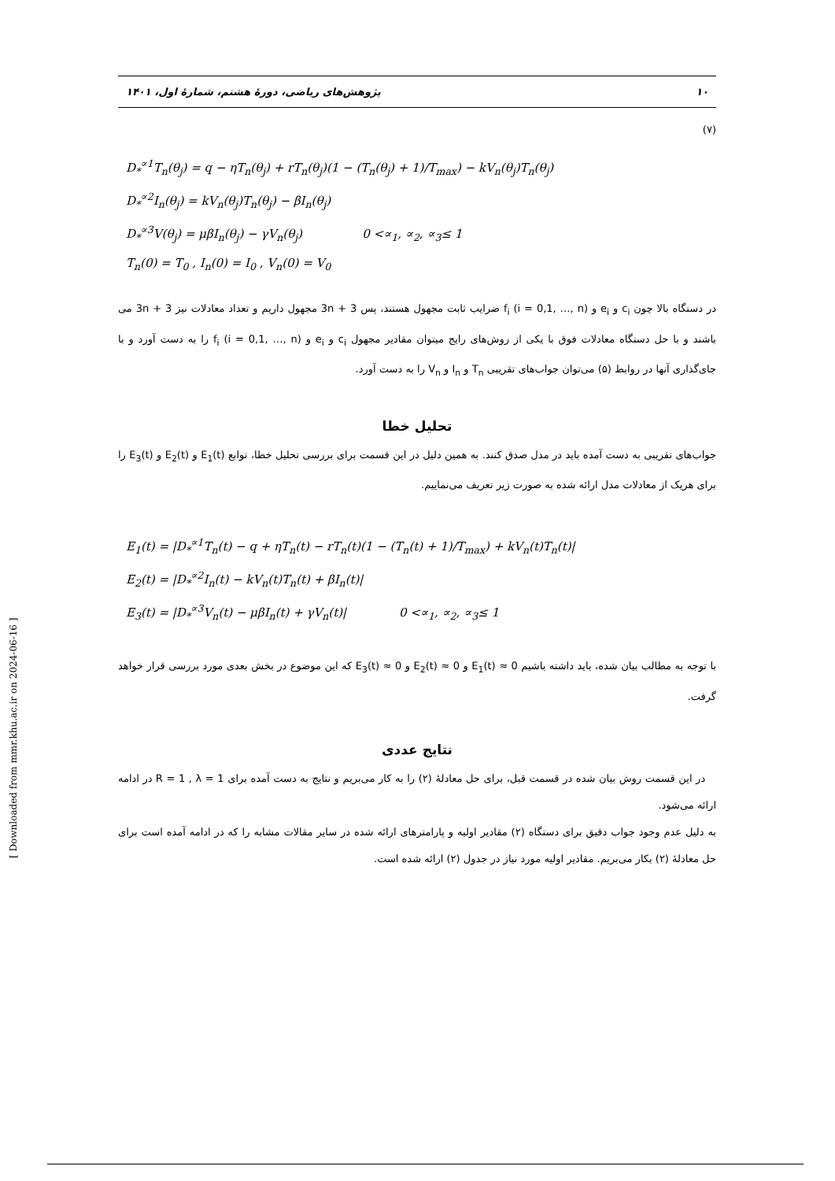۱۰ پژوهش‌های ریاضی، دورهٔ هشتم، شمارهٔ اول، ۱۴۰۱
(۷)
D<sub>*</sub><sup>∝1</sup>T<sub>n</sub>(θ<sub>j</sub>) = q − ηT<sub>n</sub>(θ<sub>j</sub>) + rT<sub>n</sub>(θ<sub>j</sub>)(1 − (T<sub>n</sub>(θ<sub>j</sub>) + 1)/T<sub>max</sub>) − kV<sub>n</sub>(θ<sub>j</sub>)T<sub>n</sub>(θ<sub>j</sub>)
D<sub>*</sub><sup>∝2</sup>I<sub>n</sub>(θ<sub>j</sub>) = kV<sub>n</sub>(θ<sub>j</sub>)T<sub>n</sub>(θ<sub>j</sub>) − βI<sub>n</sub>(θ<sub>j</sub>)
D<sub>*</sub><sup>∝3</sup>V(θ<sub>j</sub>) = μβI<sub>n</sub>(θ<sub>j</sub>) − γV<sub>n</sub>(θ<sub>j</sub>) 0 <∝<sub>1</sub>, ∝<sub>2</sub>, ∝<sub>3</sub>≤ 1
T<sub>n</sub>(0) = T<sub>0</sub> , I<sub>n</sub>(0) = I<sub>0</sub> , V<sub>n</sub>(0) = V<sub>0</sub>
در دستگاه بالا چون c<sub>i</sub> و e<sub>i</sub> و f<sub>i</sub> (i = 0,1, …, n) ضرایب ثابت مجهول هستند، پس 3n + 3 مجهول داریم و تعداد معادلات نیز 3n + 3 می باشند و با حل دستگاه معادلات فوق با یکی از روش‌های رایج میتوان مقادیر مجهول c<sub>i</sub> و e<sub>i</sub> و f<sub>i</sub> (i = 0,1, …, n) را به دست آورد و با جای‌گذاری آنها در روابط (۵) می‌توان جواب‌های تقریبی T<sub>n</sub> و I<sub>n</sub> و V<sub>n</sub> را به دست آورد.
تحلیل خطا
جواب‌های تقریبی به دست آمده باید در مدل صدق کنند. به همین دلیل در این قسمت برای بررسی تحلیل خطا، توابع E<sub>1</sub>(t) و E<sub>2</sub>(t) و E<sub>3</sub>(t) را برای هریک از معادلات مدل ارائه شده به صورت زیر تعریف می‌نماییم.
E<sub>1</sub>(t) = |D<sub>*</sub><sup>∝1</sup>T<sub>n</sub>(t) − q + ηT<sub>n</sub>(t) − rT<sub>n</sub>(t)(1 − (T<sub>n</sub>(t) + 1)/T<sub>max</sub>) + kV<sub>n</sub>(t)T<sub>n</sub>(t)|
E<sub>2</sub>(t) = |D<sub>*</sub><sup>∝2</sup>I<sub>n</sub>(t) − kV<sub>n</sub>(t)T<sub>n</sub>(t) + βI<sub>n</sub>(t)|
E<sub>3</sub>(t) = |D<sub>*</sub><sup>∝3</sup>V<sub>n</sub>(t) − μβI<sub>n</sub>(t) + γV<sub>n</sub>(t)| 0 <∝<sub>1</sub>, ∝<sub>2</sub>, ∝<sub>3</sub>≤ 1
با توجه به مطالب بیان شده، باید داشته باشیم E<sub>1</sub>(t) ≈ 0 و E<sub>2</sub>(t) ≈ 0 و E<sub>3</sub>(t) ≈ 0 که این موضوع در بخش بعدی مورد بررسی قرار خواهد گرفت.
نتایج عددی
در این قسمت روش بیان شده در قسمت قبل، برای حل معادلهٔ (۲) را به کار می‌بریم و نتایج به دست آمده برای R = 1 , λ = 1 در ادامه ارائه می‌شود.
به دلیل عدم وجود جواب دقیق برای دستگاه (۲) مقادیر اولیه و پارامترهای ارائه شده در سایر مقالات مشابه را که در ادامه آمده است برای حل معادلهٔ (۲) بکار می‌بریم. مقادیر اولیه مورد نیاز در جدول (۲) ارائه شده است.
[ Downloaded from mmr.khu.ac.ir on 2024-06-16 ]